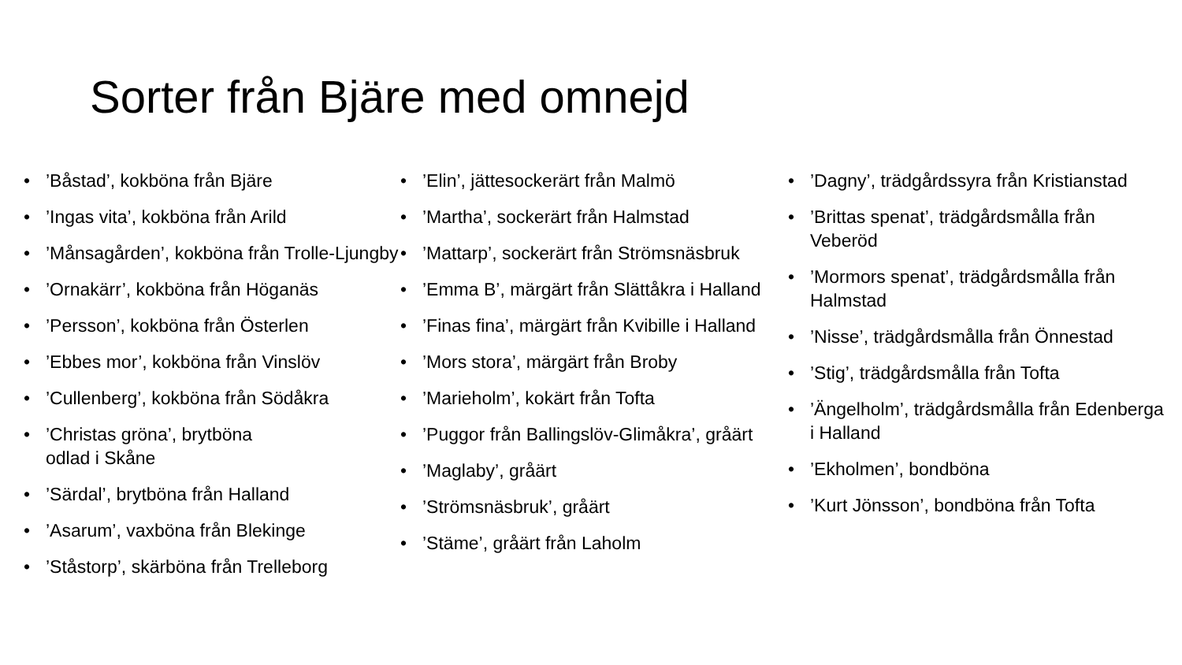Sorter från Bjäre med omnejd
•’Båstad’, kokböna från Bjäre
•’Ingas vita’, kokböna från Arild
•’Månsagården’, kokböna från Trolle-Ljungby
•’Ornakärr’, kokböna från Höganäs
•’Persson’, kokböna från Österlen
•’Ebbes mor’, kokböna från Vinslöv
•’Cullenberg’, kokböna från Södåkra
•’Christas gröna’, brytböna
odlad i Skåne
•’Särdal’, brytböna från Halland
•’Asarum’, vaxböna från Blekinge
•’Ståstorp’, skärböna från Trelleborg
•’Elin’, jättesockerärt från Malmö
•’Martha’, sockerärt från Halmstad
•’Mattarp’, sockerärt från Strömsnäsbruk
•’Emma B’, märgärt från Slättåkra i Halland
•’Finas fina’, märgärt från Kvibille i Halland
•’Mors stora’, märgärt från Broby
•’Marieholm’, kokärt från Tofta
•’Puggor från Ballingslöv-Glimåkra’, gråärt
•’Maglaby’, gråärt
•’Strömsnäsbruk’, gråärt
•’Stäme’, gråärt från Laholm
•’Dagny’, trädgårdssyra från Kristianstad
•’Brittas spenat’, trädgårdsmålla från Veberöd
•’Mormors spenat’, trädgårdsmålla från Halmstad
•’Nisse’, trädgårdsmålla från Önnestad
•’Stig’, trädgårdsmålla från Tofta
•’Ängelholm’, trädgårdsmålla från Edenberga i Halland
•’Ekholmen’, bondböna
•’Kurt Jönsson’, bondböna från Tofta